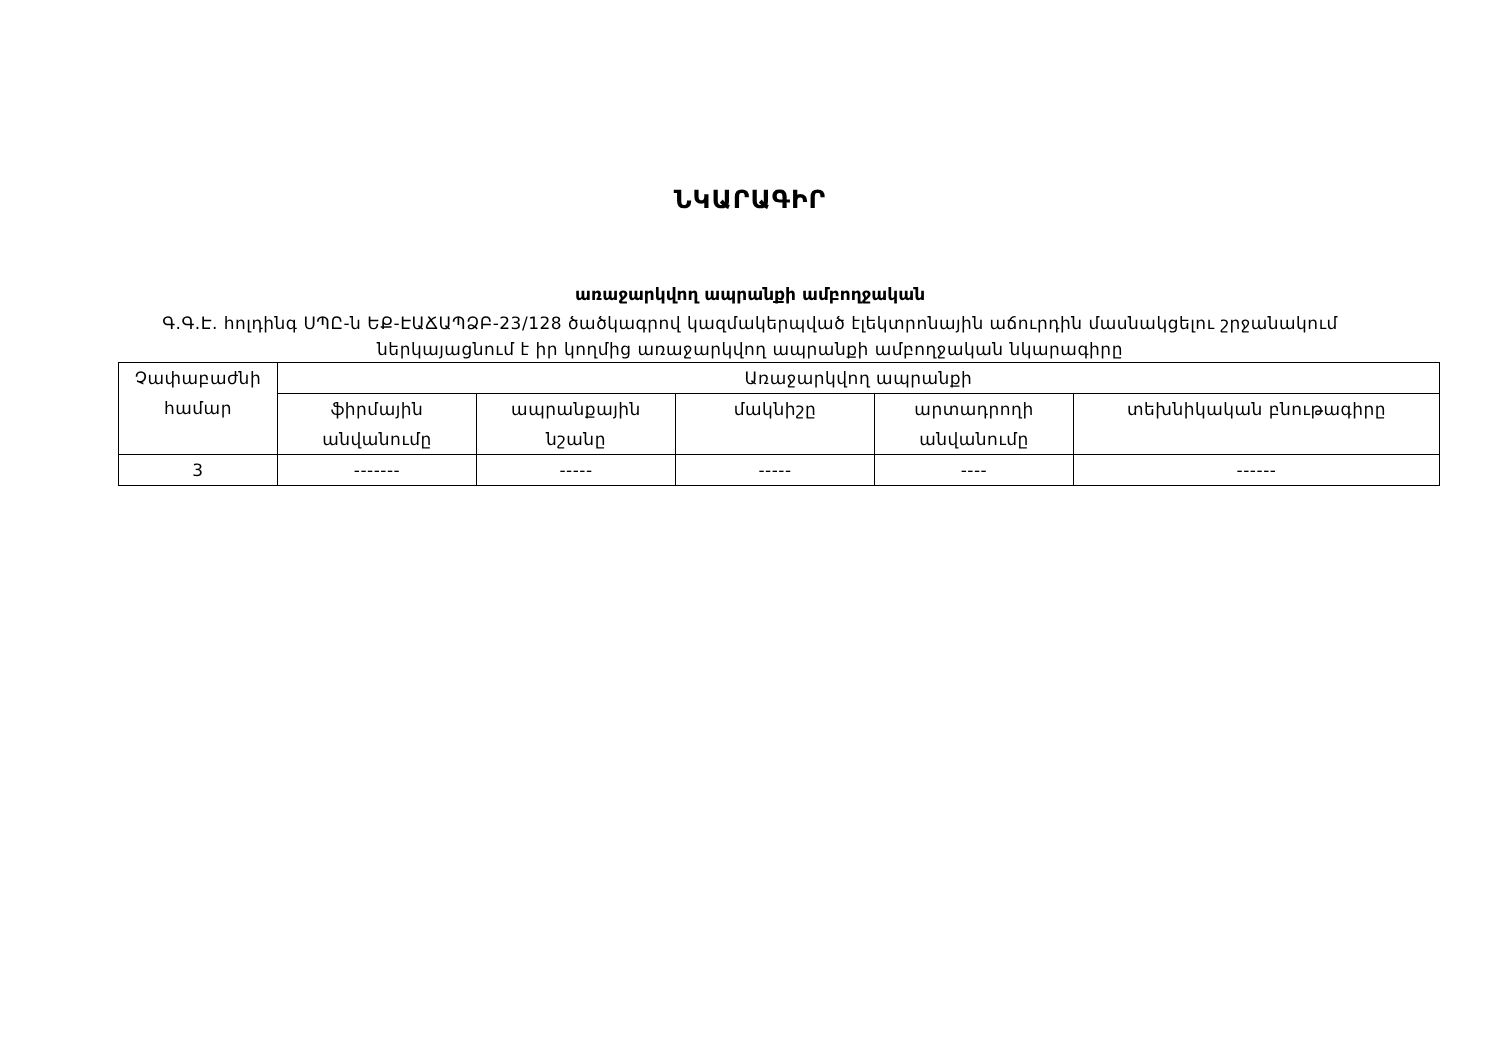ՆԿԱՐԱԳԻՐ
առաջարկվող ապրանքի ամբողջական
Գ.Գ.Է. հոլդինգ ՍՊԸ-ն ԵՔ-ԷԱՃԱՊՁԲ-23/128 ծածկագրով կազմակերպված էլեկտրոնային աճուրդին մասնակցելու շրջանակում ներկայացնում է իր կողմից առաջարկվող ապրանքի ամբողջական նկարագիրը
| Չափաբաժնի համար | Առաջարկվող ապրանքի | | | | |
| --- | --- | --- | --- | --- | --- |
| | ֆիրմային անվանումը | ապրանքային նշանը | մակնիշը | արտադրողի անվանումը | տեխնիկական բնութագիրը |
| 3 | ------- | ----- | ----- | ---- | ------ |